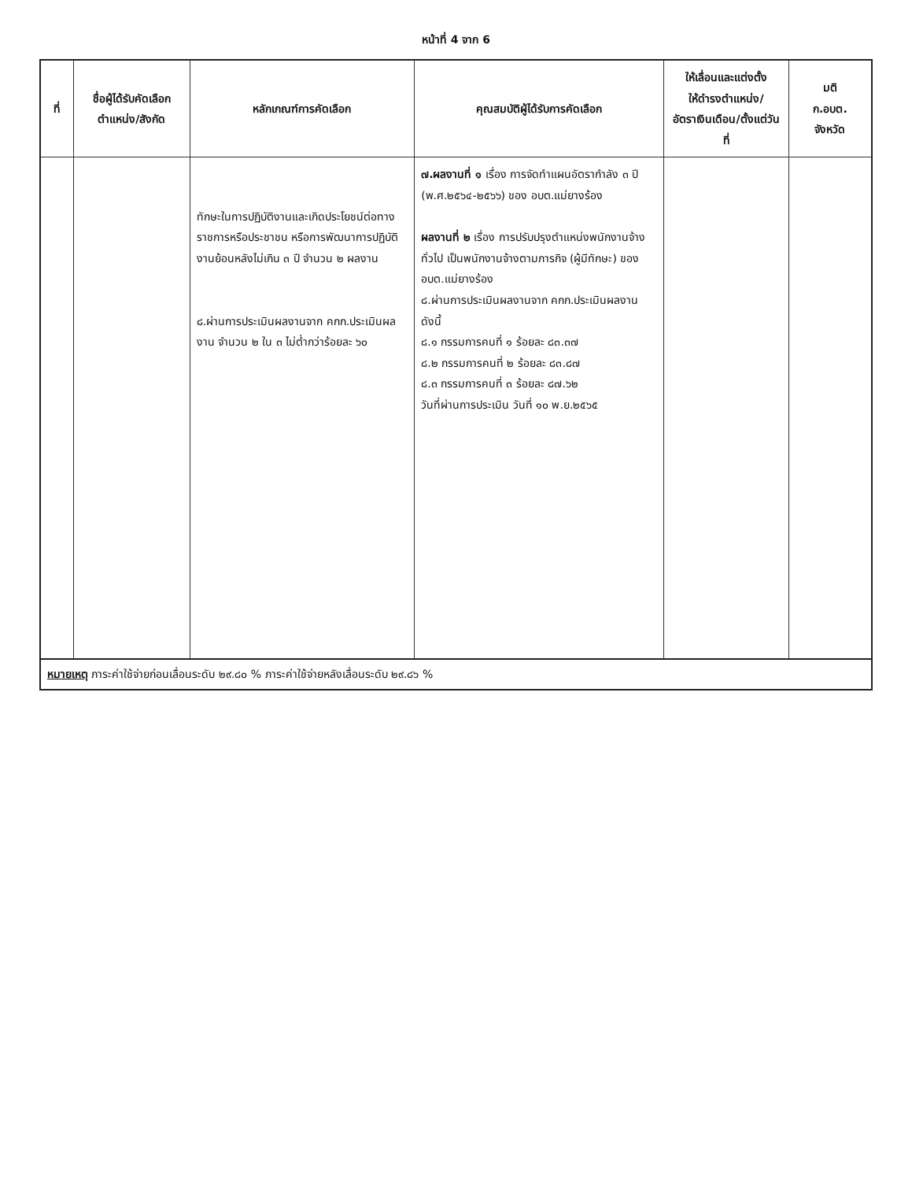หน้าที่ 4 จาก 6
| ที่ | ชื่อผู้ได้รับคัดเลือก ตำแหน่ง/สังกัด | หลักเกณฑ์การคัดเลือก | คุณสมบัติผู้ได้รับการคัดเลือก | ให้เลื่อนและแต่งตั้ง ให้ดำรงตำแหน่ง/ อัตราเงินเดือน/ตั้งแต่วันที่ | มติ ก.อบต. จังหวัด |
| --- | --- | --- | --- | --- | --- |
| | | ทักษะในการปฏิบัติงานและเกิดประโยชน์ต่อทางราชการหรือประชาชน หรือการพัฒนาการปฏิบัติงานย้อนหลังไม่เกิน ๓ ปี จำนวน ๒ ผลงาน ๘.ผ่านการประเมินผลงานจาก คกก.ประเมินผลงาน จำนวน ๒ ใน ๓ ไม่ต่ำกว่าร้อยละ ๖๐ | ๗.ผลงานที่ ๑ เรื่อง การจัดทำแผนอัตรากำลัง ๓ ปี (พ.ศ.๒๕๖๔-๒๕๖๖) ของ อบต.แม่ยางร้อง ผลงานที่ ๒ เรื่อง การปรับปรุงตำแหน่งพนักงานจ้างทั่วไป เป็นพนักงานจ้างตามภารกิจ (ผู้มีทักษะ) ของ อบต.แม่ยางร้อง ๘.ผ่านการประเมินผลงานจาก คกก.ประเมินผลงาน ดังนี้ ๘.๑ กรรมการคนที่ ๑ ร้อยละ ๘๓.๓๗ ๘.๒ กรรมการคนที่ ๒ ร้อยละ ๘๓.๘๗ ๘.๓ กรรมการคนที่ ๓ ร้อยละ ๘๗.๖๒ วันที่ผ่านการประเมิน วันที่ ๑๐ พ.ย.๒๕๖๕ | | |
หมายเหตุ ภาระค่าใช้จ่ายก่อนเลื่อนระดับ ๒๙.๘๐ % ภาระค่าใช้จ่ายหลังเลื่อนระดับ ๒๙.๘๖ %